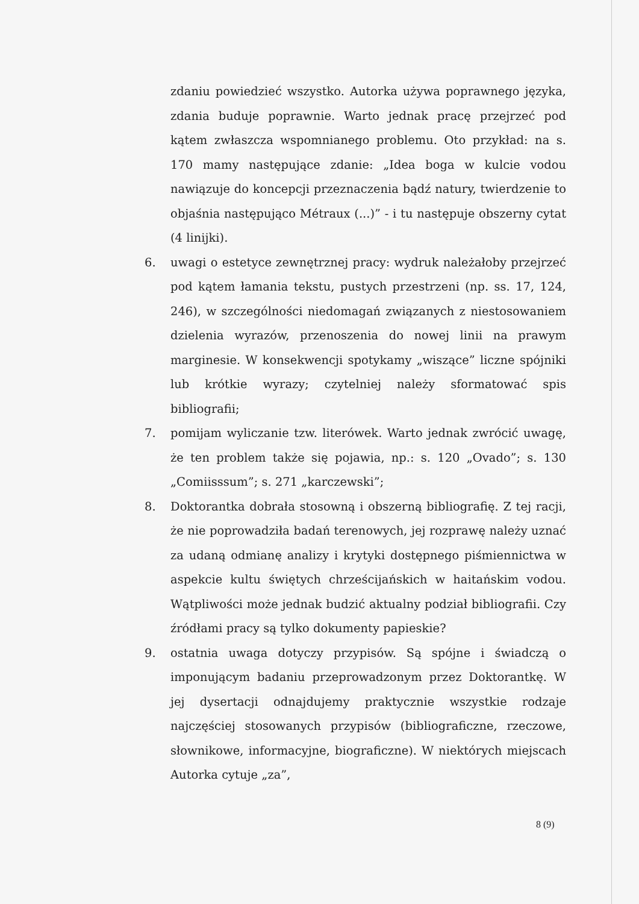zdaniu powiedzieć wszystko. Autorka używa poprawnego języka, zdania buduje poprawnie. Warto jednak pracę przejrzeć pod kątem zwłaszcza wspomnianego problemu. Oto przykład: na s. 170 mamy następujące zdanie: „Idea boga w kulcie vodou nawiązuje do koncepcji przeznaczenia bądź natury, twierdzenie to objaśnia następująco Métraux (...)” - i tu następuje obszerny cytat (4 linijki).
6. uwagi o estetyce zewnętrznej pracy: wydruk należałoby przejrzeć pod kątem łamania tekstu, pustych przestrzeni (np. ss. 17, 124, 246), w szczególności niedomagań związanych z niestosowaniem dzielenia wyrazów, przenoszenia do nowej linii na prawym marginesie. W konsekwencji spotykamy „wiszące” liczne spójniki lub krótkie wyrazy; czytelniej należy sformatować spis bibliografii;
7. pomijam wyliczanie tzw. literówek. Warto jednak zwrócić uwagę, że ten problem także się pojawia, np.: s. 120 „Ovado”; s. 130 „Comiisssum”; s. 271 „karczewski”;
8. Doktorantka dobrała stosowną i obszerną bibliografię. Z tej racji, że nie poprowadziła badań terenowych, jej rozprawę należy uznać za udaną odmianę analizy i krytyki dostępnego piśmiennictwa w aspekcie kultu świętych chrześcijańskich w haitańskim vodou. Wątpliwości może jednak budzić aktualny podział bibliografii. Czy źródłami pracy są tylko dokumenty papieskie?
9. ostatnia uwaga dotyczy przypisów. Są spójne i świadczą o imponującym badaniu przeprowadzonym przez Doktorantkę. W jej dysertacji odnajdujemy praktycznie wszystkie rodzaje najczęściej stosowanych przypisów (bibliograficzne, rzeczowe, słownikowe, informacyjne, biograficzne). W niektórych miejscach Autorka cytuje „za”,
8 (9)